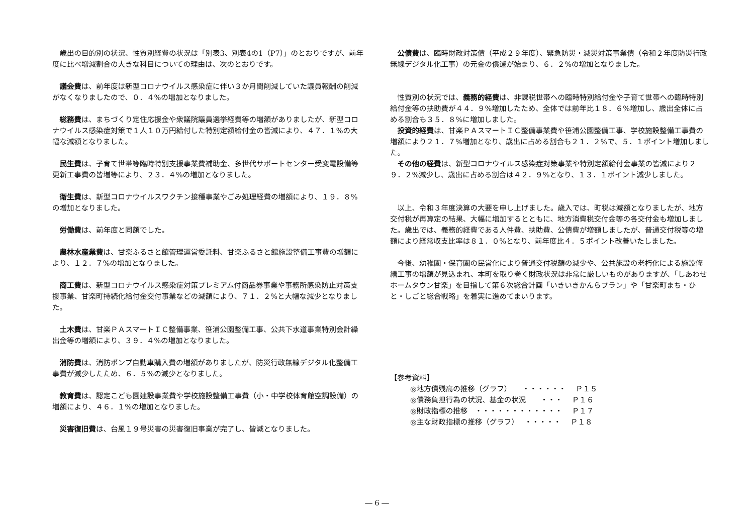歳出の目的別の状況、性質別経費の状況は「別表3、別表4の1（P7）」のとおりですが、前年度に比べ増減割合の大きな科目についての理由は、次のとおりです。
議会費は、前年度は新型コロナウイルス感染症に伴い３か月間削減していた議員報酬の削減がなくなりましたので、０．４%の増加となりました。
総務費は、まちづくり定住応援金や衆議院議員選挙経費等の増額がありましたが、新型コロナウイルス感染症対策で１人１０万円給付した特別定額給付金の皆減により、４７．１%の大幅な減額となりました。
民生費は、子育て世帯等臨時特別支援事業費補助金、多世代サポートセンター受変電設備等更新工事費の皆増等により、２３．４%の増加となりました。
衛生費は、新型コロナウイルスワクチン接種事業やごみ処理経費の増額により、１９．８%の増加となりました。
労働費は、前年度と同額でした。
農林水産業費は、甘楽ふるさと館管理運営委託料、甘楽ふるさと館施設整備工事費の増額により、１２．７%の増加となりました。
商工費は、新型コロナウイルス感染症対策プレミアム付商品券事業や事務所感染防止対策支援事業、甘楽町持続化給付金交付事業などの減額により、７１．２%と大幅な減少となりました。
土木費は、甘楽ＰＡスマートＩＣ整備事業、笹浦公園整備工事、公共下水道事業特別会計繰出金等の増額により、３９．４%の増加となりました。
消防費は、消防ポンプ自動車購入費の増額がありましたが、防災行政無線デジタル化整備工事費が減少したため、６．５%の減少となりました。
教育費は、認定こども園建設事業費や学校施設整備工事費（小・中学校体育館空調設備）の増額により、４６．１%の増加となりました。
災害復旧費は、台風１９号災害の災害復旧事業が完了し、皆減となりました。
公債費は、臨時財政対策債（平成２９年度）、緊急防災・減災対策事業債（令和２年度防災行政無線デジタル化工事）の元金の償還が始まり、６．２%の増加となりました。
性質別の状況では、義務的経費は、非課税世帯への臨時特別給付金や子育て世帯への臨時特別給付金等の扶助費が４４．９%増加したため、全体では前年比１８．６%増加し、歳出全体に占める割合も３５．８%に増加しました。
投資的経費は、甘楽ＰＡスマートＩＣ整備事業費や笹浦公園整備工事、学校施設整備工事費の増額により２１．７%増加となり、歳出に占める割合も２１．２%で、５．１ポイント増加しました。
その他の経費は、新型コロナウイルス感染症対策事業や特別定額給付金事業の皆減により２９．２%減少し、歳出に占める割合は４２．９%となり、１３．１ポイント減少しました。
以上、令和３年度決算の大要を申し上げました。歳入では、町税は減額となりましたが、地方交付税が再算定の結果、大幅に増加するとともに、地方消費税交付金等の各交付金も増加しました。歳出では、義務的経費である人件費、扶助費、公債費が増額しましたが、普通交付税等の増額により経常収支比率は８１．０%となり、前年度比４．５ポイント改善いたしました。
今後、幼稚園・保育園の民営化により普通交付税額の減少や、公共施設の老朽化による施設修繕工事の増額が見込まれ、本町を取り巻く財政状況は非常に厳しいものがありますが、「しあわせホームタウン甘楽」を目指して第６次総合計画「いきいきかんらプラン」や「甘楽町まち・ひと・しごと総合戦略」を着実に進めてまいります。
【参考資料】
◎地方債残高の推移（グラフ）　　・・・・・・　 Ｐ１５
◎債務負担行為の状況、基金の状況　　・・・　 Ｐ１６
◎財政指標の推移　・・・・・・・・・・・・　 Ｐ１７
◎主な財政指標の推移（グラフ）　 ・・・・・　 Ｐ１８
― 6 ―